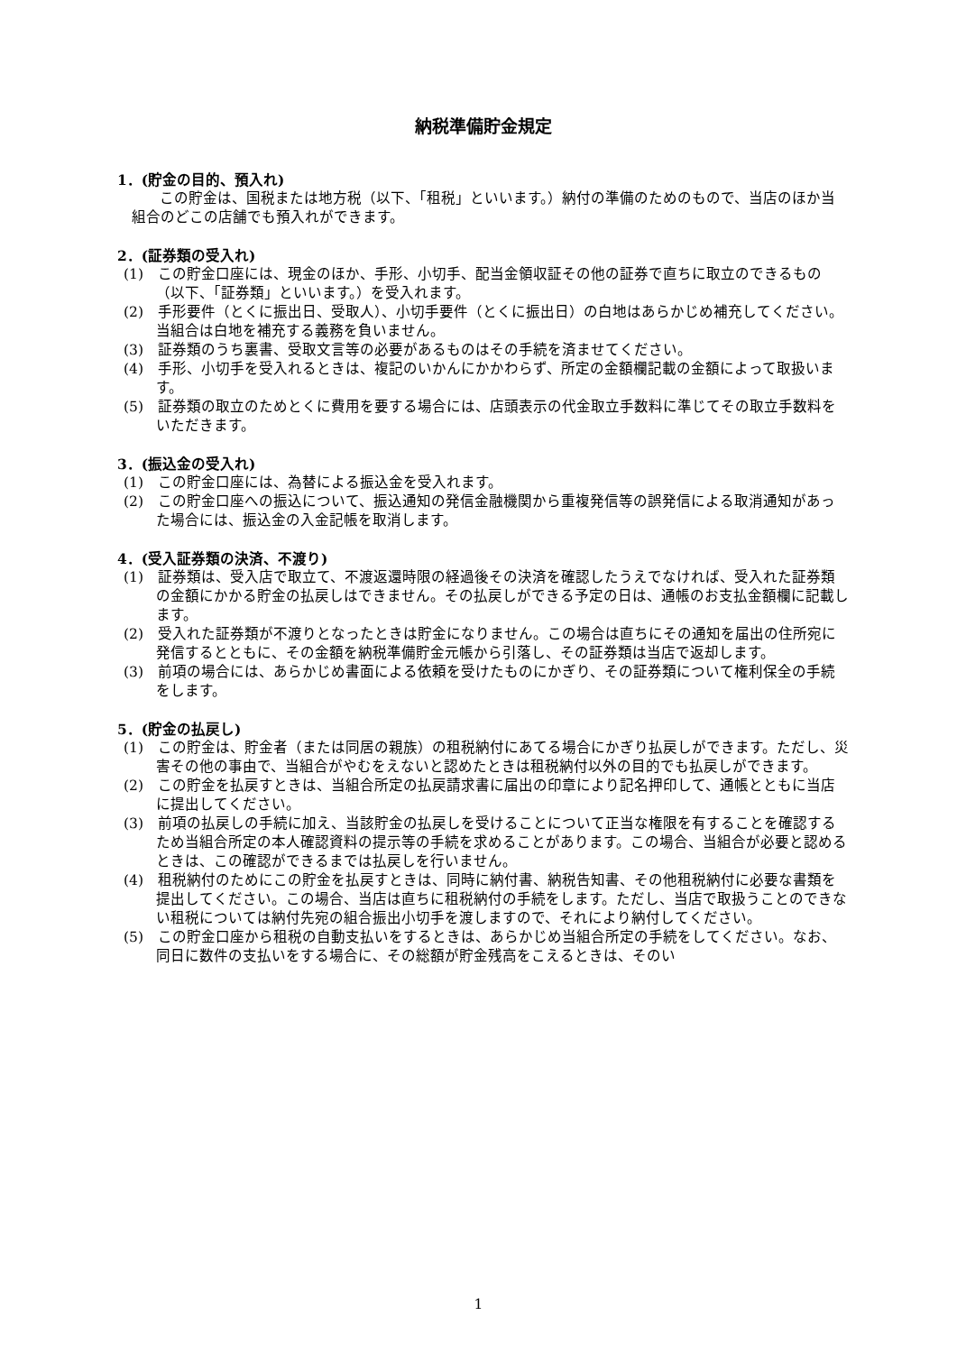納税準備貯金規定
1．(貯金の目的、預入れ)
この貯金は、国税または地方税（以下、「租税」といいます。）納付の準備のためのもので、当店のほか当組合のどこの店舗でも預入れができます。
2．(証券類の受入れ)
(1)　この貯金口座には、現金のほか、手形、小切手、配当金領収証その他の証券で直ちに取立のできるもの（以下、「証券類」といいます。）を受入れます。
(2)　手形要件（とくに振出日、受取人）、小切手要件（とくに振出日）の白地はあらかじめ補充してください。当組合は白地を補充する義務を負いません。
(3)　証券類のうち裏書、受取文言等の必要があるものはその手続を済ませてください。
(4)　手形、小切手を受入れるときは、複記のいかんにかかわらず、所定の金額欄記載の金額によって取扱います。
(5)　証券類の取立のためとくに費用を要する場合には、店頭表示の代金取立手数料に準じてその取立手数料をいただきます。
3．(振込金の受入れ)
(1)　この貯金口座には、為替による振込金を受入れます。
(2)　この貯金口座への振込について、振込通知の発信金融機関から重複発信等の誤発信による取消通知があった場合には、振込金の入金記帳を取消します。
4．(受入証券類の決済、不渡り)
(1)　証券類は、受入店で取立て、不渡返還時限の経過後その決済を確認したうえでなければ、受入れた証券類の金額にかかる貯金の払戻しはできません。その払戻しができる予定の日は、通帳のお支払金額欄に記載します。
(2)　受入れた証券類が不渡りとなったときは貯金になりません。この場合は直ちにその通知を届出の住所宛に発信するとともに、その金額を納税準備貯金元帳から引落し、その証券類は当店で返却します。
(3)　前項の場合には、あらかじめ書面による依頼を受けたものにかぎり、その証券類について権利保全の手続をします。
5．(貯金の払戻し)
(1)　この貯金は、貯金者（または同居の親族）の租税納付にあてる場合にかぎり払戻しができます。ただし、災害その他の事由で、当組合がやむをえないと認めたときは租税納付以外の目的でも払戻しができます。
(2)　この貯金を払戻すときは、当組合所定の払戻請求書に届出の印章により記名押印して、通帳とともに当店に提出してください。
(3)　前項の払戻しの手続に加え、当該貯金の払戻しを受けることについて正当な権限を有することを確認するため当組合所定の本人確認資料の提示等の手続を求めることがあります。この場合、当組合が必要と認めるときは、この確認ができるまでは払戻しを行いません。
(4)　租税納付のためにこの貯金を払戻すときは、同時に納付書、納税告知書、その他租税納付に必要な書類を提出してください。この場合、当店は直ちに租税納付の手続をします。ただし、当店で取扱うことのできない租税については納付先宛の組合振出小切手を渡しますので、それにより納付してください。
(5)　この貯金口座から租税の自動支払いをするときは、あらかじめ当組合所定の手続をしてください。なお、同日に数件の支払いをする場合に、その総額が貯金残高をこえるときは、そのい
1